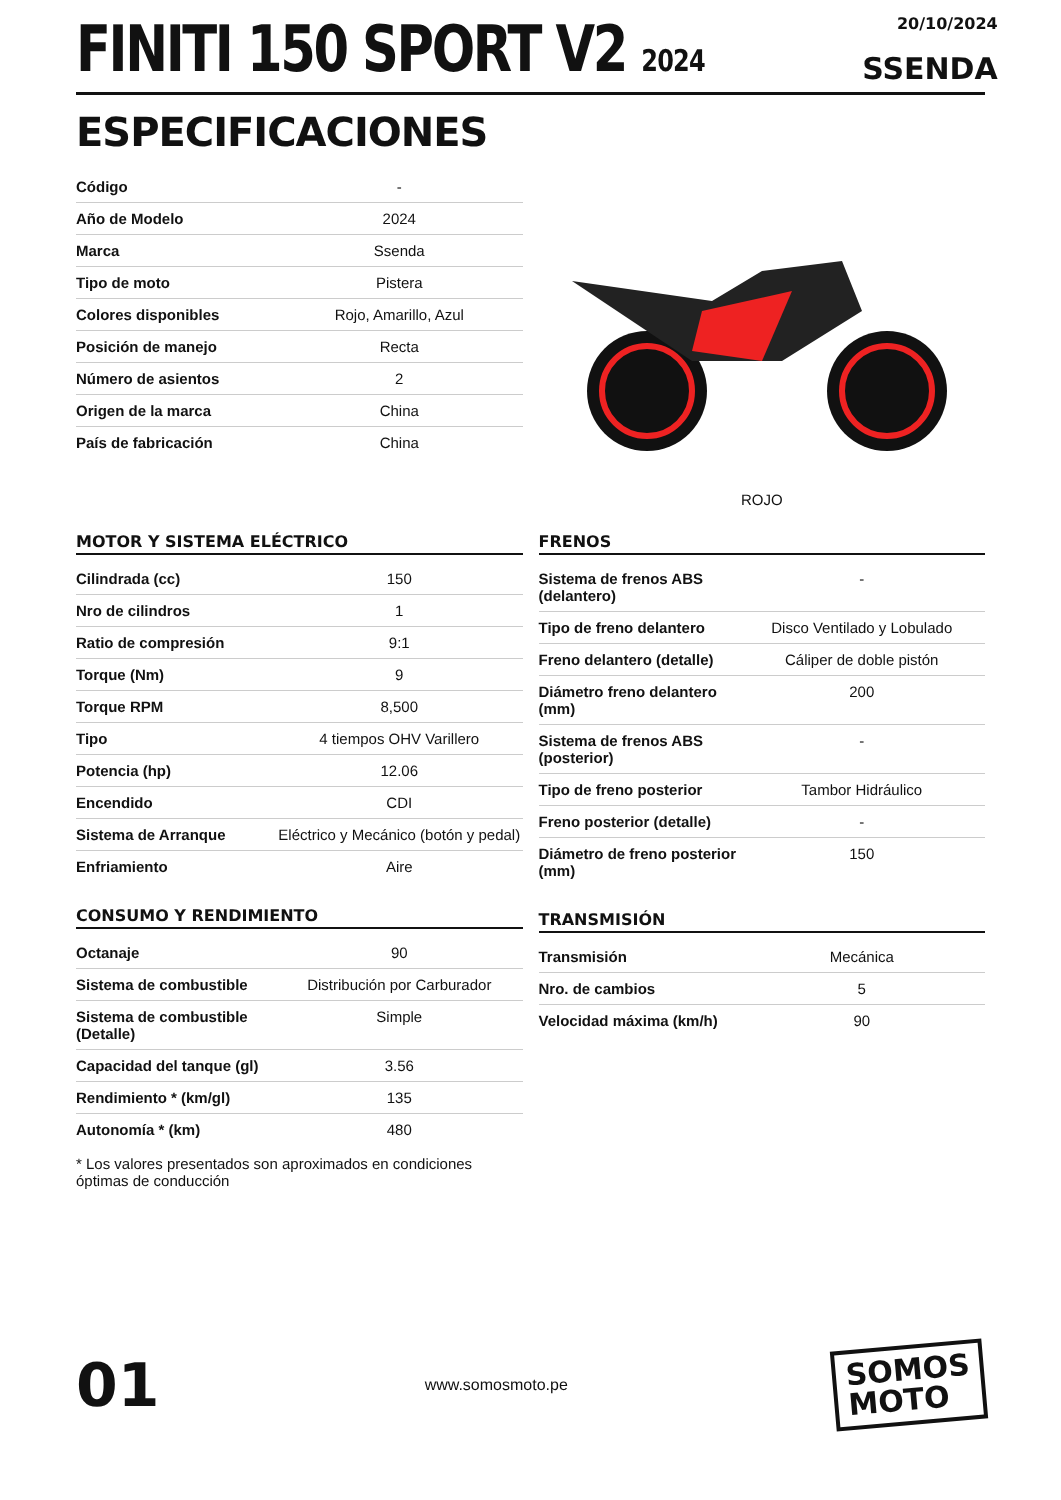FINITI 150 SPORT V2 2024
20/10/2024
SSENDA
ESPECIFICACIONES
| Código | - |
| Año de Modelo | 2024 |
| Marca | Ssenda |
| Tipo de moto | Pistera |
| Colores disponibles | Rojo, Amarillo, Azul |
| Posición de manejo | Recta |
| Número de asientos | 2 |
| Origen de la marca | China |
| País de fabricación | China |
ROJO
MOTOR Y SISTEMA ELÉCTRICO
| Cilindrada (cc) | 150 |
| Nro de cilindros | 1 |
| Ratio de compresión | 9:1 |
| Torque (Nm) | 9 |
| Torque RPM | 8,500 |
| Tipo | 4 tiempos OHV Varillero |
| Potencia (hp) | 12.06 |
| Encendido | CDI |
| Sistema de Arranque | Eléctrico y Mecánico (botón y pedal) |
| Enfriamiento | Aire |
CONSUMO Y RENDIMIENTO
| Octanaje | 90 |
| Sistema de combustible | Distribución por Carburador |
| Sistema de combustible (Detalle) | Simple |
| Capacidad del tanque (gl) | 3.56 |
| Rendimiento * (km/gl) | 135 |
| Autonomía * (km) | 480 |
* Los valores presentados son aproximados en condiciones óptimas de conducción
FRENOS
| Sistema de frenos ABS (delantero) | - |
| Tipo de freno delantero | Disco Ventilado y Lobulado |
| Freno delantero (detalle) | Cáliper de doble pistón |
| Diámetro freno delantero (mm) | 200 |
| Sistema de frenos ABS (posterior) | - |
| Tipo de freno posterior | Tambor Hidráulico |
| Freno posterior (detalle) | - |
| Diámetro de freno posterior (mm) | 150 |
TRANSMISIÓN
| Transmisión | Mecánica |
| Nro. de cambios | 5 |
| Velocidad máxima (km/h) | 90 |
01
www.somosmoto.pe
SOMOS
MOTO